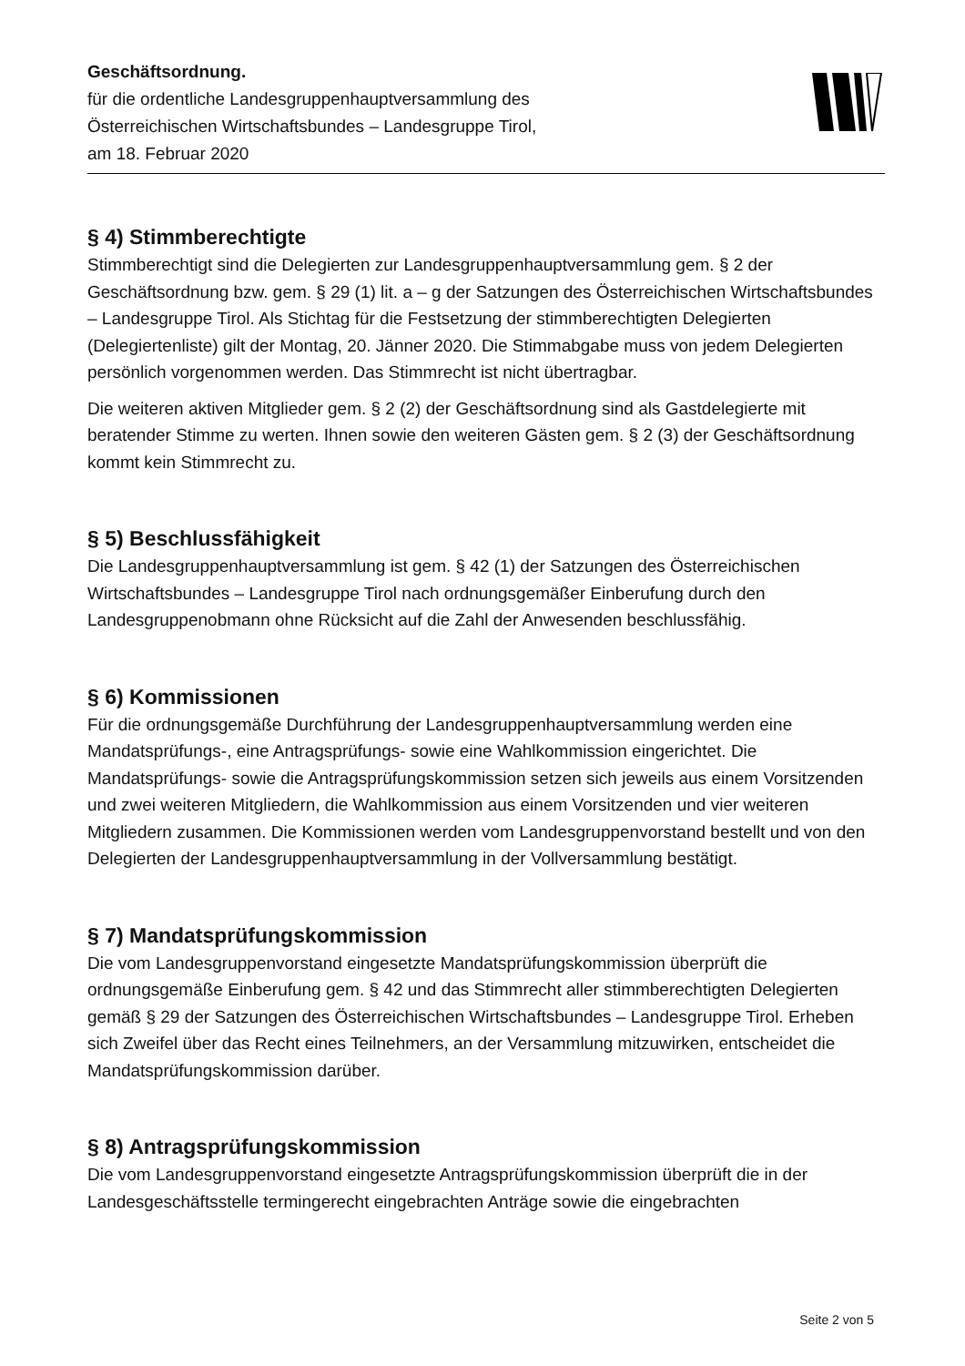Geschäftsordnung.
für die ordentliche Landesgruppenhauptversammlung des
Österreichischen Wirtschaftsbundes – Landesgruppe Tirol,
am 18. Februar 2020
§ 4) Stimmberechtigte
Stimmberechtigt sind die Delegierten zur Landesgruppenhauptversammlung gem. § 2 der Geschäftsordnung bzw. gem. § 29 (1) lit. a – g der Satzungen des Österreichischen Wirtschaftsbundes – Landesgruppe Tirol. Als Stichtag für die Festsetzung der stimmberechtigten Delegierten (Delegiertenliste) gilt der Montag, 20. Jänner 2020. Die Stimmabgabe muss von jedem Delegierten persönlich vorgenommen werden. Das Stimmrecht ist nicht übertragbar.
Die weiteren aktiven Mitglieder gem. § 2 (2) der Geschäftsordnung sind als Gastdelegierte mit beratender Stimme zu werten. Ihnen sowie den weiteren Gästen gem. § 2 (3) der Geschäftsordnung kommt kein Stimmrecht zu.
§ 5) Beschlussfähigkeit
Die Landesgruppenhauptversammlung ist gem. § 42 (1) der Satzungen des Österreichischen Wirtschaftsbundes – Landesgruppe Tirol nach ordnungsgemäßer Einberufung durch den Landesgruppenobmann ohne Rücksicht auf die Zahl der Anwesenden beschlussfähig.
§ 6) Kommissionen
Für die ordnungsgemäße Durchführung der Landesgruppenhauptversammlung werden eine Mandatsprüfungs-, eine Antragsprüfungs- sowie eine Wahlkommission eingerichtet. Die Mandatsprüfungs- sowie die Antragsprüfungskommission setzen sich jeweils aus einem Vorsitzenden und zwei weiteren Mitgliedern, die Wahlkommission aus einem Vorsitzenden und vier weiteren Mitgliedern zusammen. Die Kommissionen werden vom Landesgruppen­vorstand bestellt und von den Delegierten der Landesgruppenhauptversammlung in der Vollversammlung bestätigt.
§ 7) Mandatsprüfungskommission
Die vom Landesgruppenvorstand eingesetzte Mandatsprüfungskommission überprüft die ordnungsgemäße Einberufung gem. § 42 und das Stimmrecht aller stimmberechtigten Delegierten gemäß § 29 der Satzungen des Österreichischen Wirtschaftsbundes – Landesgruppe Tirol. Erheben sich Zweifel über das Recht eines Teilnehmers, an der Versammlung mitzuwirken, entscheidet die Mandatsprüfungskommission darüber.
§ 8) Antragsprüfungskommission
Die vom Landesgruppenvorstand eingesetzte Antragsprüfungskommission überprüft die in der Landesgeschäftsstelle termingerecht eingebrachten Anträge sowie die eingebrachten
Seite 2 von 5